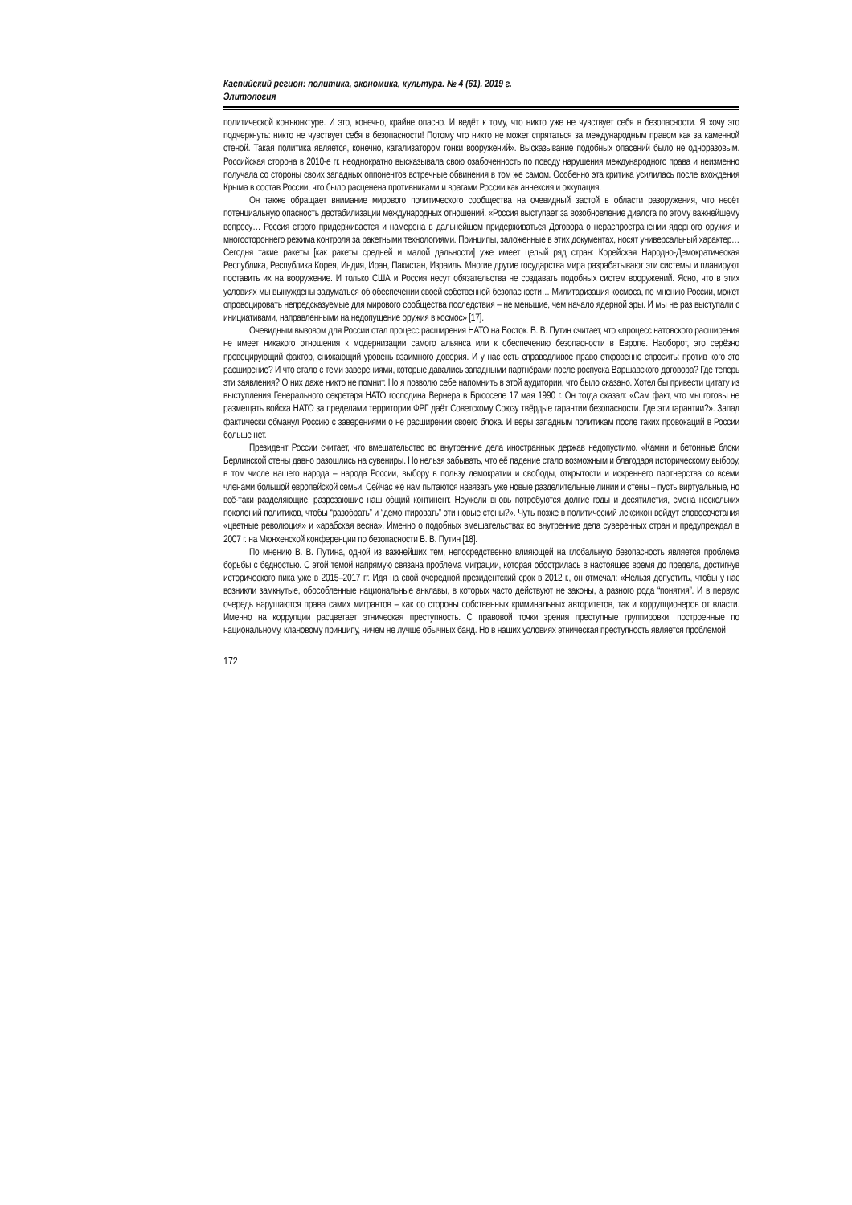Каспийский регион: политика, экономика, культура. № 4 (61). 2019 г.
Элитология
политической конъюнктуре. И это, конечно, крайне опасно. И ведёт к тому, что никто уже не чувствует себя в безопасности. Я хочу это подчеркнуть: никто не чувствует себя в безопасности! Потому что никто не может спрятаться за международным правом как за каменной стеной. Такая политика является, конечно, катализатором гонки вооружений». Высказывание подобных опасений было не одноразовым. Российская сторона в 2010-е гг. неоднократно высказывала свою озабоченность по поводу нарушения международного права и неизменно получала со стороны своих западных оппонентов встречные обвинения в том же самом. Особенно эта критика усилилась после вхождения Крыма в состав России, что было расценена противниками и врагами России как аннексия и оккупация.
Он также обращает внимание мирового политического сообщества на очевидный застой в области разоружения, что несёт потенциальную опасность дестабилизации международных отношений. «Россия выступает за возобновление диалога по этому важнейшему вопросу… Россия строго придерживается и намерена в дальнейшем придерживаться Договора о нераспространении ядерного оружия и многостороннего режима контроля за ракетными технологиями. Принципы, заложенные в этих документах, носят универсальный характер… Сегодня такие ракеты [как ракеты средней и малой дальности] уже имеет целый ряд стран: Корейская Народно-Демократическая Республика, Республика Корея, Индия, Иран, Пакистан, Израиль. Многие другие государства мира разрабатывают эти системы и планируют поставить их на вооружение. И только США и Россия несут обязательства не создавать подобных систем вооружений. Ясно, что в этих условиях мы вынуждены задуматься об обеспечении своей собственной безопасности… Милитаризация космоса, по мнению России, может спровоцировать непредсказуемые для мирового сообщества последствия – не меньшие, чем начало ядерной эры. И мы не раз выступали с инициативами, направленными на недопущение оружия в космос» [17].
Очевидным вызовом для России стал процесс расширения НАТО на Восток. В. В. Путин считает, что «процесс натовского расширения не имеет никакого отношения к модернизации самого альянса или к обеспечению безопасности в Европе. Наоборот, это серёзно провоцирующий фактор, снижающий уровень взаимного доверия. И у нас есть справедливое право откровенно спросить: против кого это расширение? И что стало с теми заверениями, которые давались западными партнёрами после роспуска Варшавского договора? Где теперь эти заявления? О них даже никто не помнит. Но я позволю себе напомнить в этой аудитории, что было сказано. Хотел бы привести цитату из выступления Генерального секретаря НАТО господина Вернера в Брюсселе 17 мая 1990 г. Он тогда сказал: «Сам факт, что мы готовы не размещать войска НАТО за пределами территории ФРГ даёт Советскому Союзу твёрдые гарантии безопасности. Где эти гарантии?». Запад фактически обманул Россию с заверениями о не расширении своего блока. И веры западным политикам после таких провокаций в России больше нет.
Президент России считает, что вмешательство во внутренние дела иностранных держав недопустимо. «Камни и бетонные блоки Берлинской стены давно разошлись на сувениры. Но нельзя забывать, что её падение стало возможным и благодаря историческому выбору, в том числе нашего народа – народа России, выбору в пользу демократии и свободы, открытости и искреннего партнерства со всеми членами большой европейской семьи. Сейчас же нам пытаются навязать уже новые разделительные линии и стены – пусть виртуальные, но всё-таки разделяющие, разрезающие наш общий континент. Неужели вновь потребуются долгие годы и десятилетия, смена нескольких поколений политиков, чтобы “разобрать” и “демонтировать” эти новые стены?». Чуть позже в политический лексикон войдут словосочетания «цветные революция» и «арабская весна». Именно о подобных вмешательствах во внутренние дела суверенных стран и предупреждал в 2007 г. на Мюнхенской конференции по безопасности В. В. Путин [18].
По мнению В. В. Путина, одной из важнейших тем, непосредственно влияющей на глобальную безопасность является проблема борьбы с бедностью. С этой темой напрямую связана проблема миграции, которая обострилась в настоящее время до предела, достигнув исторического пика уже в 2015–2017 гг. Идя на свой очередной президентский срок в 2012 г., он отмечал: «Нельзя допустить, чтобы у нас возникли замкнутые, обособленные национальные анклавы, в которых часто действуют не законы, а разного рода “понятия”. И в первую очередь нарушаются права самих мигрантов – как со стороны собственных криминальных авторитетов, так и коррупционеров от власти. Именно на коррупции расцветает этническая преступность. С правовой точки зрения преступные группировки, построенные по национальному, клановому принципу, ничем не лучше обычных банд. Но в наших условиях этническая преступность является проблемой
172